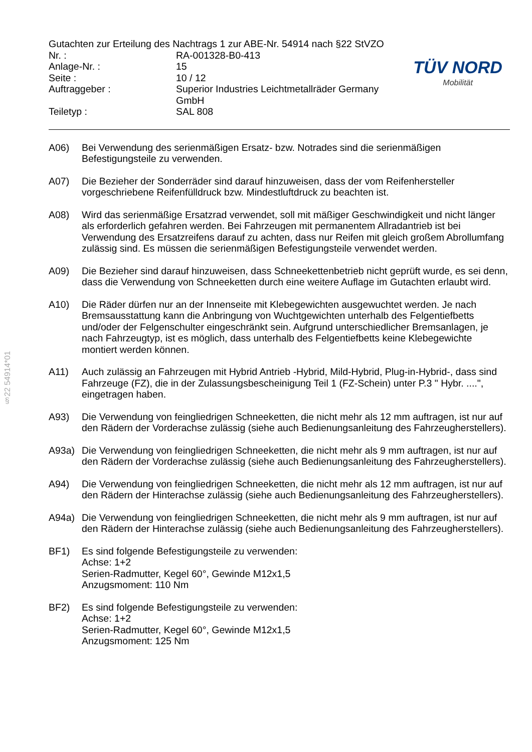§22 54914*01
| Gutachten zur Erteilung des Nachtrags 1 zur ABE-Nr. 54914 nach §22 StVZO | |
| Nr. : | RA-001328-B0-413 |
| Anlage-Nr. : | 15 |
| Seite : | 10 / 12 |
| Auftraggeber : | Superior Industries Leichtmetallräder Germany GmbH |
| Teiletyp : | SAL 808 |
TÜV NORD
Mobilität
A06) Bei Verwendung des serienmäßigen Ersatz- bzw. Notrades sind die serienmäßigen Befestigungsteile zu verwenden.
A07) Die Bezieher der Sonderräder sind darauf hinzuweisen, dass der vom Reifenhersteller vorgeschriebene Reifenfülldruck bzw. Mindestluftdruck zu beachten ist.
A08) Wird das serienmäßige Ersatzrad verwendet, soll mit mäßiger Geschwindigkeit und nicht länger als erforderlich gefahren werden. Bei Fahrzeugen mit permanentem Allradantrieb ist bei Verwendung des Ersatzreifens darauf zu achten, dass nur Reifen mit gleich großem Abrollumfang zulässig sind. Es müssen die serienmäßigen Befestigungsteile verwendet werden.
A09) Die Bezieher sind darauf hinzuweisen, dass Schneekettenbetrieb nicht geprüft wurde, es sei denn, dass die Verwendung von Schneeketten durch eine weitere Auflage im Gutachten erlaubt wird.
A10) Die Räder dürfen nur an der Innenseite mit Klebegewichten ausgewuchtet werden. Je nach Bremsausstattung kann die Anbringung von Wuchtgewichten unterhalb des Felgentiefbetts und/oder der Felgenschulter eingeschränkt sein. Aufgrund unterschiedlicher Bremsanlagen, je nach Fahrzeugtyp, ist es möglich, dass unterhalb des Felgentiefbetts keine Klebegewichte montiert werden können.
A11) Auch zulässig an Fahrzeugen mit Hybrid Antrieb -Hybrid, Mild-Hybrid, Plug-in-Hybrid-, dass sind Fahrzeuge (FZ), die in der Zulassungsbescheinigung Teil 1 (FZ-Schein) unter P.3 " Hybr. ....", eingetragen haben.
A93) Die Verwendung von feingliedrigen Schneeketten, die nicht mehr als 12 mm auftragen, ist nur auf den Rädern der Vorderachse zulässig (siehe auch Bedienungsanleitung des Fahrzeugherstellers).
A93a) Die Verwendung von feingliedrigen Schneeketten, die nicht mehr als 9 mm auftragen, ist nur auf den Rädern der Vorderachse zulässig (siehe auch Bedienungsanleitung des Fahrzeugherstellers).
A94) Die Verwendung von feingliedrigen Schneeketten, die nicht mehr als 12 mm auftragen, ist nur auf den Rädern der Hinterachse zulässig (siehe auch Bedienungsanleitung des Fahrzeugherstellers).
A94a) Die Verwendung von feingliedrigen Schneeketten, die nicht mehr als 9 mm auftragen, ist nur auf den Rädern der Hinterachse zulässig (siehe auch Bedienungsanleitung des Fahrzeugherstellers).
BF1) Es sind folgende Befestigungsteile zu verwenden:
Achse: 1+2
Serien-Radmutter, Kegel 60°, Gewinde M12x1,5
Anzugsmoment: 110 Nm
BF2) Es sind folgende Befestigungsteile zu verwenden:
Achse: 1+2
Serien-Radmutter, Kegel 60°, Gewinde M12x1,5
Anzugsmoment: 125 Nm